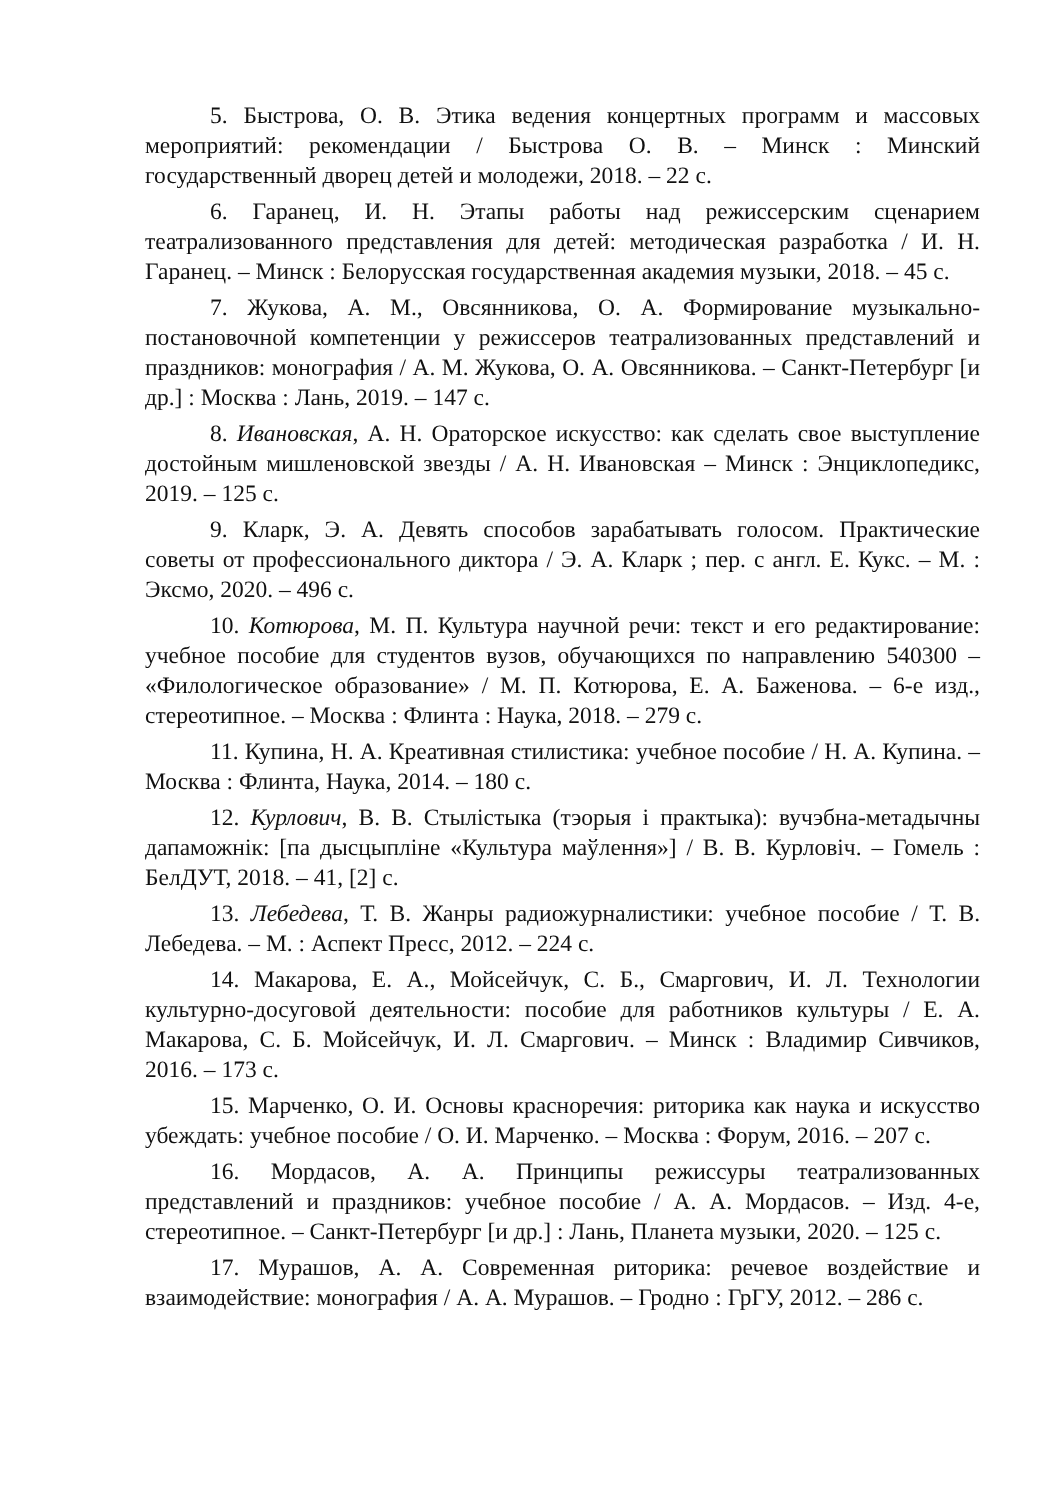5. Быстрова, О. В. Этика ведения концертных программ и массовых мероприятий: рекомендации / Быстрова О. В. – Минск : Минский государственный дворец детей и молодежи, 2018. – 22 с.
6. Гаранец, И. Н. Этапы работы над режиссерским сценарием театрализованного представления для детей: методическая разработка / И. Н. Гаранец. – Минск : Белорусская государственная академия музыки, 2018. – 45 с.
7. Жукова, А. М., Овсянникова, О. А. Формирование музыкально-постановочной компетенции у режиссеров театрализованных представлений и праздников: монография / А. М. Жукова, О. А. Овсянникова. – Санкт-Петербург [и др.] : Москва : Лань, 2019. – 147 с.
8. Ивановская, А. Н. Ораторское искусство: как сделать свое выступление достойным мишленовской звезды / А. Н. Ивановская – Минск : Энциклопедикс, 2019. – 125 с.
9. Кларк, Э. А. Девять способов зарабатывать голосом. Практические советы от профессионального диктора / Э. А. Кларк ; пер. с англ. Е. Кукс. – М. : Эксмо, 2020. – 496 с.
10. Котюрова, М. П. Культура научной речи: текст и его редактирование: учебное пособие для студентов вузов, обучающихся по направлению 540300 – «Филологическое образование» / М. П. Котюрова, Е. А. Баженова. – 6-е изд., стереотипное. – Москва : Флинта : Наука, 2018. – 279 с.
11. Купина, Н. А. Креативная стилистика: учебное пособие / Н. А. Купина. – Москва : Флинта, Наука, 2014. – 180 с.
12. Курлович, В. В. Стылістыка (тэорыя і практыка): вучэбна-метадычны дапаможнік: [па дысцыпліне «Культура маўлення»] / В. В. Курловіч. – Гомель : БелДУТ, 2018. – 41, [2] с.
13. Лебедева, Т. В. Жанры радиожурналистики: учебное пособие / Т. В. Лебедева. – М. : Аспект Пресс, 2012. – 224 с.
14. Макарова, Е. А., Мойсейчук, С. Б., Смаргович, И. Л. Технологии культурно-досуговой деятельности: пособие для работников культуры / Е. А. Макарова, С. Б. Мойсейчук, И. Л. Смаргович. – Минск : Владимир Сивчиков, 2016. – 173 с.
15. Марченко, О. И. Основы красноречия: риторика как наука и искусство убеждать: учебное пособие / О. И. Марченко. – Москва : Форум, 2016. – 207 с.
16. Мордасов, А. А. Принципы режиссуры театрализованных представлений и праздников: учебное пособие / А. А. Мордасов. – Изд. 4-е, стереотипное. – Санкт-Петербург [и др.] : Лань, Планета музыки, 2020. – 125 с.
17. Мурашов, А. А. Современная риторика: речевое воздействие и взаимодействие: монография / А. А. Мурашов. – Гродно : ГрГУ, 2012. – 286 с.